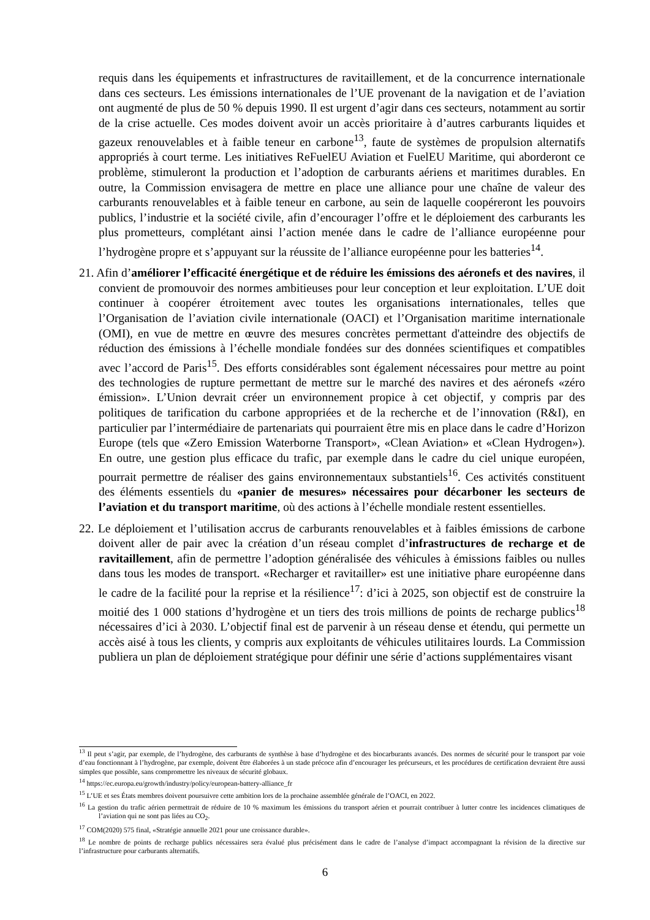requis dans les équipements et infrastructures de ravitaillement, et de la concurrence internationale dans ces secteurs. Les émissions internationales de l’UE provenant de la navigation et de l’aviation ont augmenté de plus de 50 % depuis 1990. Il est urgent d’agir dans ces secteurs, notamment au sortir de la crise actuelle. Ces modes doivent avoir un accès prioritaire à d’autres carburants liquides et gazeux renouvelables et à faible teneur en carbone<sup>13</sup>, faute de systèmes de propulsion alternatifs appropriés à court terme. Les initiatives ReFuelEU Aviation et FuelEU Maritime, qui aborderont ce problème, stimuleront la production et l’adoption de carburants aériens et maritimes durables. En outre, la Commission envisagera de mettre en place une alliance pour une chaîne de valeur des carburants renouvelables et à faible teneur en carbone, au sein de laquelle coopéreront les pouvoirs publics, l’industrie et la société civile, afin d’encourager l’offre et le déploiement des carburants les plus prometteurs, complétant ainsi l’action menée dans le cadre de l’alliance européenne pour l’hydrogène propre et s’appuyant sur la réussite de l’alliance européenne pour les batteries<sup>14</sup>.
21. Afin d’améliorer l’efficacité énergétique et de réduire les émissions des aéronefs et des navires, il convient de promouvoir des normes ambitieuses pour leur conception et leur exploitation. L’UE doit continuer à coopérer étroitement avec toutes les organisations internationales, telles que l’Organisation de l’aviation civile internationale (OACI) et l’Organisation maritime internationale (OMI), en vue de mettre en œuvre des mesures concrètes permettant d'atteindre des objectifs de réduction des émissions à l’échelle mondiale fondées sur des données scientifiques et compatibles avec l’accord de Paris<sup>15</sup>. Des efforts considérables sont également nécessaires pour mettre au point des technologies de rupture permettant de mettre sur le marché des navires et des aéronefs «zéro émission». L’Union devrait créer un environnement propice à cet objectif, y compris par des politiques de tarification du carbone appropriées et de la recherche et de l’innovation (R&I), en particulier par l’intermédiaire de partenariats qui pourraient être mis en place dans le cadre d’Horizon Europe (tels que «Zero Emission Waterborne Transport», «Clean Aviation» et «Clean Hydrogen»). En outre, une gestion plus efficace du trafic, par exemple dans le cadre du ciel unique européen, pourrait permettre de réaliser des gains environnementaux substantiels<sup>16</sup>. Ces activités constituent des éléments essentiels du «panier de mesures» nécessaires pour décarboner les secteurs de l’aviation et du transport maritime, où des actions à l’échelle mondiale restent essentielles.
22. Le déploiement et l’utilisation accrus de carburants renouvelables et à faibles émissions de carbone doivent aller de pair avec la création d’un réseau complet d’infrastructures de recharge et de ravitaillement, afin de permettre l’adoption généralisée des véhicules à émissions faibles ou nulles dans tous les modes de transport. «Recharger et ravitailler» est une initiative phare européenne dans le cadre de la facilité pour la reprise et la résilience<sup>17</sup>: d’ici à 2025, son objectif est de construire la moitié des 1 000 stations d’hydrogène et un tiers des trois millions de points de recharge publics<sup>18</sup> nécessaires d’ici à 2030. L’objectif final est de parvenir à un réseau dense et étendu, qui permette un accès aisé à tous les clients, y compris aux exploitants de véhicules utilitaires lourds. La Commission publiera un plan de déploiement stratégique pour définir une série d’actions supplémentaires visant
<sup>13</sup> Il peut s’agir, par exemple, de l’hydrogène, des carburants de synthèse à base d’hydrogène et des biocarburants avancés. Des normes de sécurité pour le transport par voie d’eau fonctionnant à l’hydrogène, par exemple, doivent être élaborées à un stade précoce afin d’encourager les précurseurs, et les procédures de certification devraient être aussi simples que possible, sans compromettre les niveaux de sécurité globaux.
<sup>14</sup> https://ec.europa.eu/growth/industry/policy/european-battery-alliance_fr
<sup>15</sup> L’UE et ses États membres doivent poursuivre cette ambition lors de la prochaine assemblée générale de l’OACI, en 2022.
<sup>16</sup> La gestion du trafic aérien permettrait de réduire de 10 % maximum les émissions du transport aérien et pourrait contribuer à lutter contre les incidences climatiques de l’aviation qui ne sont pas liées au CO<sub>2</sub>.
<sup>17</sup> COM(2020) 575 final, «Stratégie annuelle 2021 pour une croissance durable».
<sup>18</sup> Le nombre de points de recharge publics nécessaires sera évalué plus précisément dans le cadre de l’analyse d’impact accompagnant la révision de la directive sur l’infrastructure pour carburants alternatifs.
6